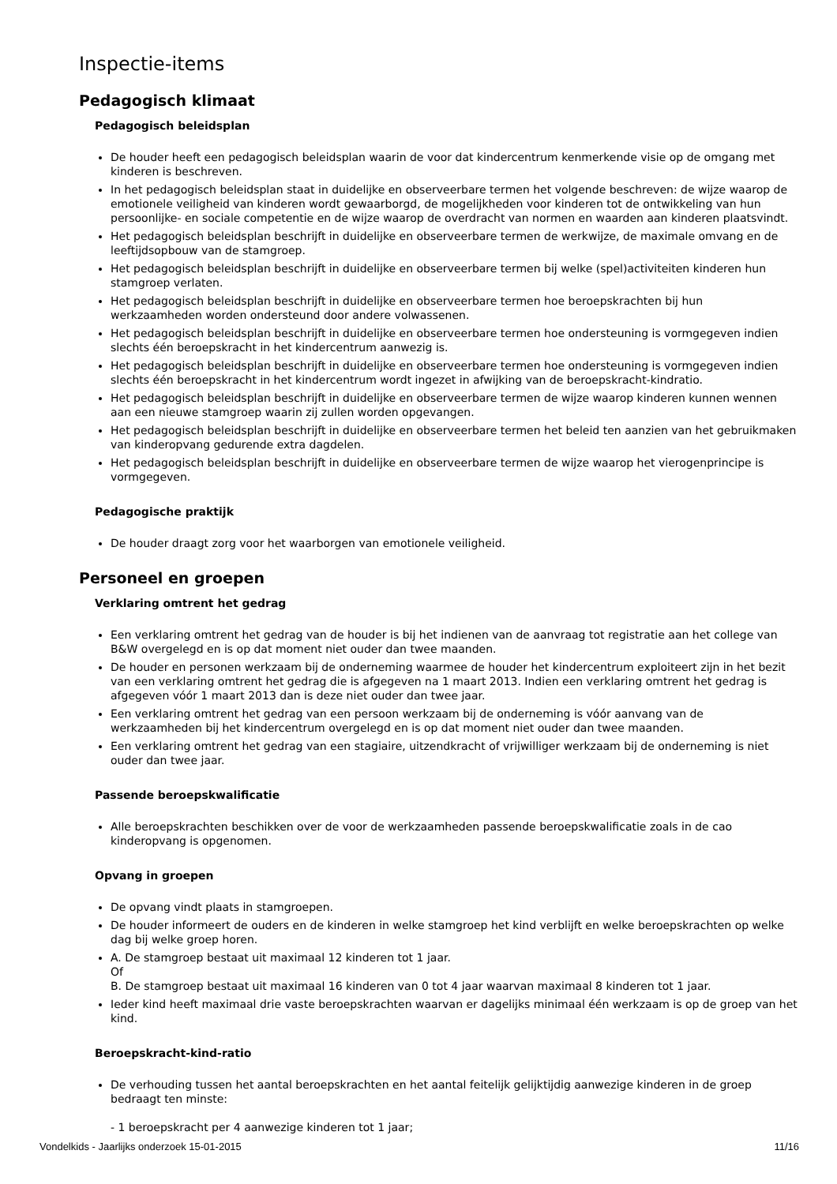Inspectie-items
Pedagogisch klimaat
Pedagogisch beleidsplan
De houder heeft een pedagogisch beleidsplan waarin de voor dat kindercentrum kenmerkende visie op de omgang met kinderen is beschreven.
In het pedagogisch beleidsplan staat in duidelijke en observeerbare termen het volgende beschreven: de wijze waarop de emotionele veiligheid van kinderen wordt gewaarborgd, de mogelijkheden voor kinderen tot de ontwikkeling van hun persoonlijke- en sociale competentie en de wijze waarop de overdracht van normen en waarden aan kinderen plaatsvindt.
Het pedagogisch beleidsplan beschrijft in duidelijke en observeerbare termen de werkwijze, de maximale omvang en de leeftijdsopbouw van de stamgroep.
Het pedagogisch beleidsplan beschrijft in duidelijke en observeerbare termen bij welke (spel)activiteiten kinderen hun stamgroep verlaten.
Het pedagogisch beleidsplan beschrijft in duidelijke en observeerbare termen hoe beroepskrachten bij hun werkzaamheden worden ondersteund door andere volwassenen.
Het pedagogisch beleidsplan beschrijft in duidelijke en observeerbare termen hoe ondersteuning is vormgegeven indien slechts één beroepskracht in het kindercentrum aanwezig is.
Het pedagogisch beleidsplan beschrijft in duidelijke en observeerbare termen hoe ondersteuning is vormgegeven indien slechts één beroepskracht in het kindercentrum wordt ingezet in afwijking van de beroepskracht-kindratio.
Het pedagogisch beleidsplan beschrijft in duidelijke en observeerbare termen de wijze waarop kinderen kunnen wennen aan een nieuwe stamgroep waarin zij zullen worden opgevangen.
Het pedagogisch beleidsplan beschrijft in duidelijke en observeerbare termen het beleid ten aanzien van het gebruikmaken van kinderopvang gedurende extra dagdelen.
Het pedagogisch beleidsplan beschrijft in duidelijke en observeerbare termen de wijze waarop het vierogenprincipe is vormgegeven.
Pedagogische praktijk
De houder draagt zorg voor het waarborgen van emotionele veiligheid.
Personeel en groepen
Verklaring omtrent het gedrag
Een verklaring omtrent het gedrag van de houder is bij het indienen van de aanvraag tot registratie aan het college van B&W overgelegd en is op dat moment niet ouder dan twee maanden.
De houder en personen werkzaam bij de onderneming waarmee de houder het kindercentrum exploiteert zijn in het bezit van een verklaring omtrent het gedrag die is afgegeven na 1 maart 2013. Indien een verklaring omtrent het gedrag is afgegeven vóór 1 maart 2013 dan is deze niet ouder dan twee jaar.
Een verklaring omtrent het gedrag van een persoon werkzaam bij de onderneming is vóór aanvang van de werkzaamheden bij het kindercentrum overgelegd en is op dat moment niet ouder dan twee maanden.
Een verklaring omtrent het gedrag van een stagiaire, uitzendkracht of vrijwilliger werkzaam bij de onderneming is niet ouder dan twee jaar.
Passende beroepskwalificatie
Alle beroepskrachten beschikken over de voor de werkzaamheden passende beroepskwalificatie zoals in de cao kinderopvang is opgenomen.
Opvang in groepen
De opvang vindt plaats in stamgroepen.
De houder informeert de ouders en de kinderen in welke stamgroep het kind verblijft en welke beroepskrachten op welke dag bij welke groep horen.
A. De stamgroep bestaat uit maximaal 12 kinderen tot 1 jaar.
Of
B. De stamgroep bestaat uit maximaal 16 kinderen van 0 tot 4 jaar waarvan maximaal 8 kinderen tot 1 jaar.
Ieder kind heeft maximaal drie vaste beroepskrachten waarvan er dagelijks minimaal één werkzaam is op de groep van het kind.
Beroepskracht-kind-ratio
De verhouding tussen het aantal beroepskrachten en het aantal feitelijk gelijktijdig aanwezige kinderen in de groep bedraagt ten minste:
- 1 beroepskracht per 4 aanwezige kinderen tot 1 jaar;
Vondelkids - Jaarlijks onderzoek 15-01-2015 11/16